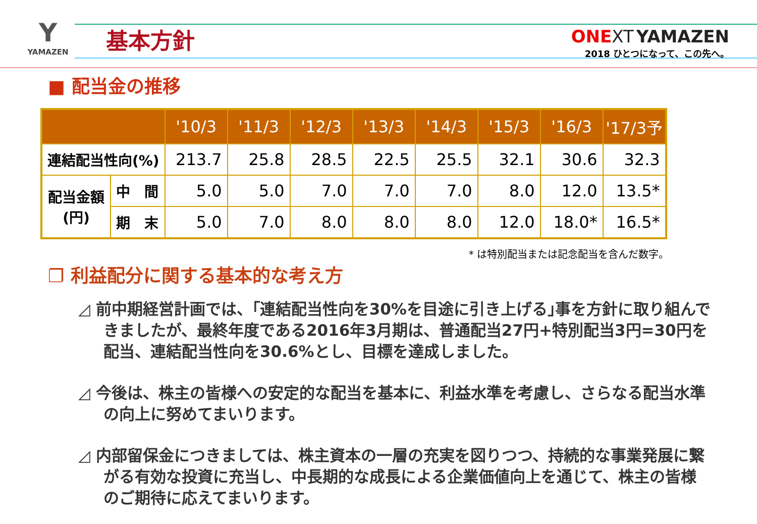Y
YAMAZEN
基本方針
ONE XT YAMAZEN
2018 ひとつになって、この先へ。
■ 配当金の推移
| | | '10/3 | '11/3 | '12/3 | '13/3 | '14/3 | '15/3 | '16/3 | '17/3予 |
| --- | --- | --- | --- | --- | --- | --- | --- | --- | --- |
| 連結配当性向(%) | | 213.7 | 25.8 | 28.5 | 22.5 | 25.5 | 32.1 | 30.6 | 32.3 |
| 配当金額 (円) | 中 間 | 5.0 | 5.0 | 7.0 | 7.0 | 7.0 | 8.0 | 12.0 | 13.5* |
| | 期 末 | 5.0 | 7.0 | 8.0 | 8.0 | 8.0 | 12.0 | 18.0* | 16.5* |
* は特別配当または記念配当を含んだ数字。
❐ 利益配分に関する基本的な考え方
◿ 前中期経営計画では、｢連結配当性向を30%を目途に引き上げる｣事を方針に取り組んできましたが、最終年度である2016年3月期は、普通配当27円+特別配当3円=30円を配当、連結配当性向を30.6%とし、目標を達成しました。
◿ 今後は、株主の皆様への安定的な配当を基本に、利益水準を考慮し、さらなる配当水準の向上に努めてまいります。
◿ 内部留保金につきましては、株主資本の一層の充実を図りつつ、持続的な事業発展に繋がる有効な投資に充当し、中長期的な成長による企業価値向上を通じて、株主の皆様のご期待に応えてまいります。